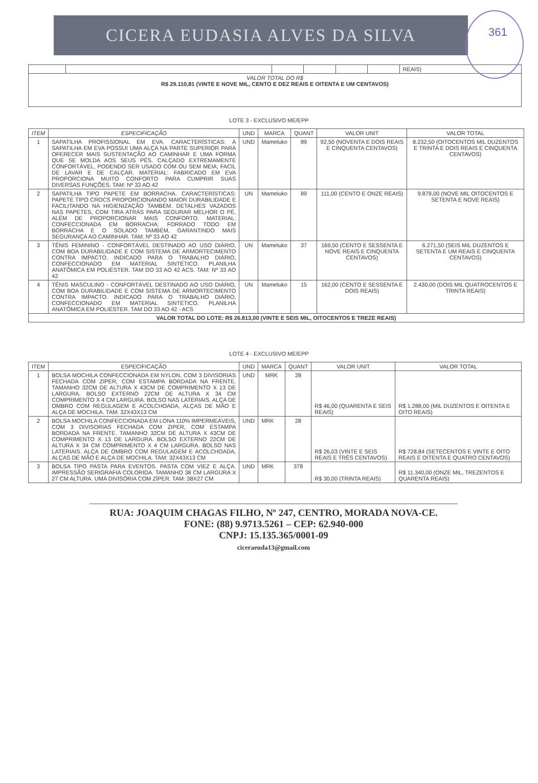CICERA EUDASIA ALVES DA SILVA
361
| | | | | | | REAIS) |
| VALOR TOTAL DO R$ R$ 29.110,81 (VINTE E NOVE MIL, CENTO E DEZ REAIS E OITENTA E UM CENTAVOS) | | | | | | |
LOTE 3 - EXCLUSIVO ME/EPP
| ITEM | ESPECIFICAÇÃO | UND | MARCA | QUANT | VALOR UNIT | VALOR TOTAL |
| --- | --- | --- | --- | --- | --- | --- |
| 1 | SAPATILHA PROFISSIONAL EM EVA. CARACTERÍSTICAS: A SAPATILHA EM EVA POSSUI UMA ALÇA NA PARTE SUPERIOR PARA OFERECER MAIS SUSTENTAÇÃO AO CAMINHAR E UMA FORMA QUE SE MOLDA AOS SEUS PÉS. CALÇADO EXTREMAMENTE CONFORTÁVEL, PODENDO SER USADO COM OU SEM MEIA; FACIL DE LAVAR E DE CALÇAR. MATERIAL: FABRICADO EM EVA PROPORCIONA MUITO CONFORTO PARA CUMPRIR SUAS DIVERSAS FUNÇÕES. TAM: Nº 33 AO 42 | UND | Mameluko | 89 | 92,50 (NOVENTA E DOIS REAIS E CINQUENTA CENTAVOS) | 8.232,50 (OITOCENTOS MIL DUZENTOS E TRINTA E DOIS REAIS E CINQUENTA CENTAVOS) |
| 2 | SAPATILHA TIPO PAPETE EM BORRACHA. CARACTERÍSTICAS: PAPETE TIPO CROCS PROPORCIONANDO MAIOR DURABILIDADE E FACILITANDO NA HIGIENIZAÇÃO TAMBÉM. DETALHES VAZADOS NAS PAPETES, COM TIRA ATRÁS PARA SEGURAR MELHOR O PÉ, ALÉM DE PROPORCIONAR MAIS CONFORTO. MATERIAL: CONFECCIONADA EM BORRACHA; FORRADO TODO EM BORRACHA E O SOLADO TAMBÉM, GARANTINDO MAIS SEGURANÇA AO CAMINHAR. TAM: Nº 33 AO 42 | UN | Mameluko | 89 | 111,00 (CENTO E ONZE REAIS) | 9.879,00 (NOVE MIL OITOCENTOS E SETENTA E NOVE REAIS) |
| 3 | TÊNIS FEMININO - CONFORTÁVEL DESTINADO AO USO DIÁRIO, COM BOA DURABILIDADE E COM SISTEMA DE ARMORTECIMENTO CONTRA IMPACTO. INDICADO PARA O TRABALHO DIÁRIO, CONFECCIONADO EM MATERIAL SINTÉTICO. PLANILHA ANATÔMICA EM POLIÉSTER. TAM DO 33 AO 42 ACS. TAM: Nº 33 AO 42 | UN | Mameluko | 37 | 169,50 (CENTO E SESSENTA E NOVE REAIS E CINQUENTA CENTAVOS) | 6.271,50 (SEIS MIL DUZENTOS E SETENTA E UM REAIS E CINQUENTA CENTAVOS) |
| 4 | TÊNIS MASCULINO - CONFORTÁVEL DESTINADO AO USO DIÁRIO, COM BOA DURABILIDADE E COM SISTEMA DE ARMORTECIMENTO CONTRA IMPACTO. INDICADO PARA O TRABALHO DIÁRIO, CONFECCIONADO EM MATERIAL SINTÉTICO. PLANILHA ANATÔMICA EM POLIÉSTER. TAM DO 33 AO 42 - ACS | UN | Mameluko | 15 | 162,00 (CENTO E SESSENTA E DOIS REAIS) | 2.430,00 (DOIS MIL QUATROCENTOS E TRINTA REAIS) |
| VALOR TOTAL DO LOTE: R$ 26.813,00 (VINTE E SEIS MIL, OITOCENTOS E TREZE REAIS) | | | | | | |
LOTE 4 - EXCLUSIVO ME/EPP
| ITEM | ESPECIFICAÇÃO | UND | MARCA | QUANT | VALOR UNIT | VALOR TOTAL |
| --- | --- | --- | --- | --- | --- | --- |
| 1 | BOLSA MOCHILA CONFECCIONADA EM NYLON, COM 3 DIVISORIAS FECHADA COM ZIPER, COM ESTAMPA BORDADA NA FRENTE. TAMANHO 32CM DE ALTURA X 43CM DE COMPRIMENTO X 13 DE LARGURA. BOLSO EXTERNO 22CM DE ALTURA X 34 CM COMPRIMENTO X 4 CM LARGURA. BOLSO NAS LATERIAIS. ALÇA DE OMBRO COM REGULAGEM E ACOLCHOADA, ALÇAS DE MÃO E ALÇA DE MOCHILA. TAM: 32X43X13 CM | UND | MRK | 28 | R$ 46,00 (QUARENTA E SEIS REAIS) | R$ 1.288,00 (MIL DUZENTOS E OITENTA E OITO REAIS) |
| 2 | BOLSA MOCHILA CONFECCIONADA EM LONA 110% IMPERMEÁVEIS, COM 3 DIVISORIAS FECHADA COM ZIPER, COM ESTAMPA BORDADA NA FRENTE. TAMANHO 32CM DE ALTURA X 43CM DE COMPRIMENTO X 13 DE LARGURA. BOLSO EXTERNO 22CM DE ALTURA X 34 CM COMPRIMENTO X 4 CM LARGURA. BOLSO NAS LATERIAIS. ALÇA DE OMBRO COM REGULAGEM E ACOLCHOADA, ALÇAS DE MÃO E ALÇA DE MOCHILA. TAM: 32X43X13 CM | UND | MRK | 28 | R$ 26,03 (VINTE E SEIS REAIS E TRÊS CENTAVOS) | R$ 728,84 (SETECENTOS E VINTE E OITO REAIS E OITENTA E QUATRO CENTAVOS) |
| 3 | BOLSA TIPO PASTA PARA EVENTOS. PASTA COM VIEZ E ALÇA. IMPRESSÃO SERIGRAFIA COLORIDA. TAMANHO 38 CM LARGURA X 27 CM ALTURA. UMA DIVISÓRIA COM ZÍPER. TAM: 38X27 CM | UND | MRK | 378 | R$ 30,00 (TRINTA REAIS) | R$ 11.340,00 (ONZE MIL, TREZENTOS E QUARENTA REAIS) |
RUA: JOAQUIM CHAGAS FILHO, Nº 247, CENTRO, MORADA NOVA-CE.
FONE: (88) 9.9713.5261 – CEP: 62.940-000
CNPJ: 15.135.365/0001-09
ciceraeuda13@gmail.com